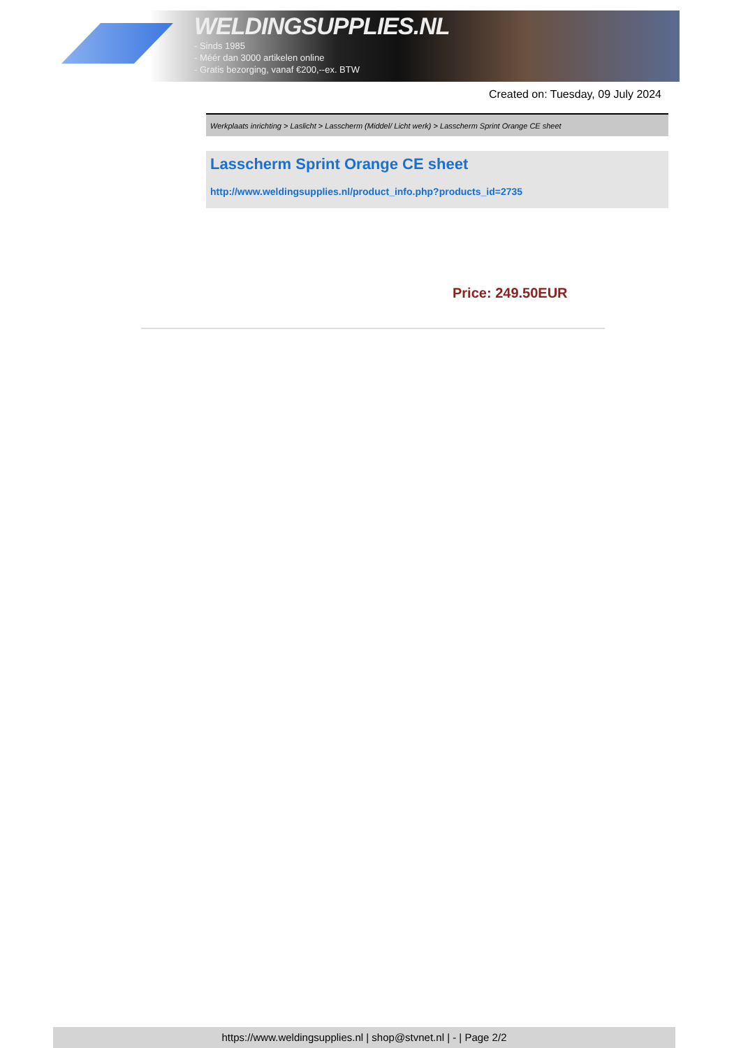WELDINGSUPPLIES.NL
- Sinds 1985
- Méér dan 3000 artikelen online
- Gratis bezorging, vanaf €200,--ex. BTW
Created on: Tuesday, 09 July 2024
Werkplaats inrichting > Laslicht > Lasscherm (Middel/ Licht werk) > Lasscherm Sprint Orange CE sheet
Lasscherm Sprint Orange CE sheet
http://www.weldingsupplies.nl/product_info.php?products_id=2735
Price: 249.50EUR
https://www.weldingsupplies.nl | shop@stvnet.nl | - | Page 2/2